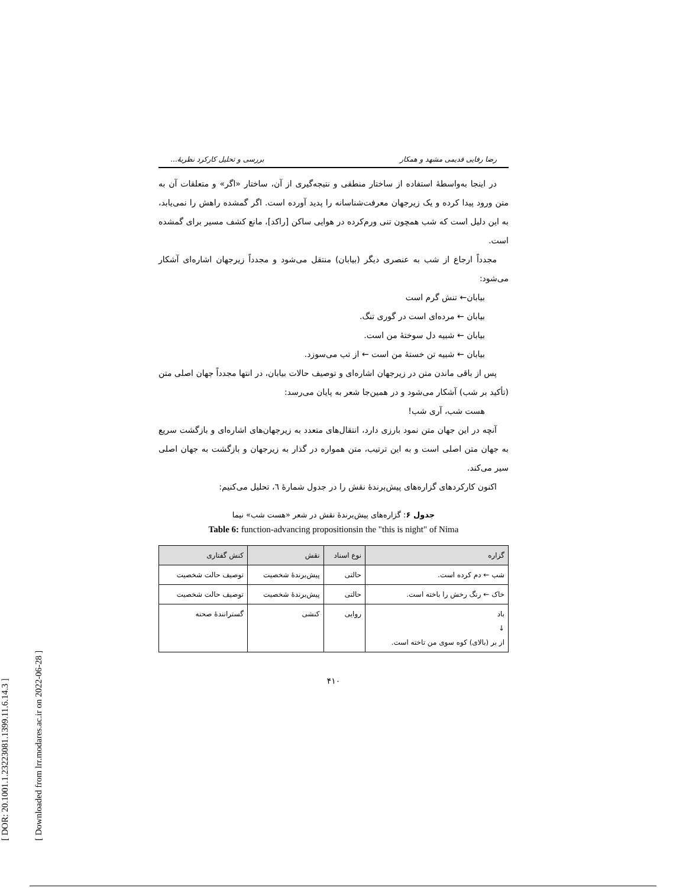[ DOR: 20.1001.1.23223081.1399.11.6.14.3 ]
[ Downloaded from lrr.modares.ac.ir on 2022-06-28 ]
رضا رفایی قدیمی مشهد و همکار بررسی و تحلیل کارکرد نظریهٔ...
در اینجا به‌واسطهٔ استفاده از ساختار منطقی و نتیجه‌گیری از آن، ساختار «اگر» و متعلقات آن به متن ورود پیدا کرده و یک زیرجهان معرفت‌شناسانه را پدید آورده است. اگر گمشده راهش را نمی‌یابد، به این دلیل است که شب همچون تنی ورم‌کرده در هوایی ساکن [راکد]، مانع کشف مسیر برای گمشده است.
مجدداً ارجاع از شب به عنصری دیگر (بیابان) منتقل می‌شود و مجدداً زیرجهان اشاره‌ای آشکار می‌شود:
بیابان← تنش گرم است
بیابان ← مرده‌ای است در گوری تنگ.
بیابان ← شبیه دل سوختهٔ من است.
بیابان ← شبیه تن خستهٔ من است ← از تب می‌سوزد.
پس از باقی ماندن متن در زیرجهان اشاره‌ای و توصیف حالات بیابان، در انتها مجدداً جهان اصلی متن (تأکید بر شب) آشکار می‌شود و در همین‌جا شعر به پایان می‌رسد:
هست شب، آری شب!
آنچه در این جهان متن نمود بارزی دارد، انتقال‌های متعدد به زیرجهان‌های اشاره‌ای و بازگشت سریع به جهان متن اصلی است و به این ترتیب، متن همواره در گذار به زیرجهان و بازگشت به جهان اصلی سیر می‌کند.
اکنون کارکردهای گزاره‌های پیش‌برندهٔ نقش را در جدول شمارهٔ ٦، تحلیل می‌کنیم:
جدول ۶: گزاره‌های پیش‌برندهٔ نقش در شعر «هست شب» نیما
Table 6: function-advancing propositionsin the "this is night" of Nima
| گزاره | نوع اسناد | نقش | کنش گفتاری |
| --- | --- | --- | --- |
| شب ← دم کرده است. | حالتی | پیش‌برندهٔ شخصیت | توصیف حالت شخصیت |
| خاک ← رنگ رخش را باخته است. | حالتی | پیش‌برندهٔ شخصیت | توصیف حالت شخصیت |
| باد ↓ از بر (بالای) کوه سوی من تاخته است. | روایی | کنشی | گسترانندهٔ صحنه |
۴۱۰